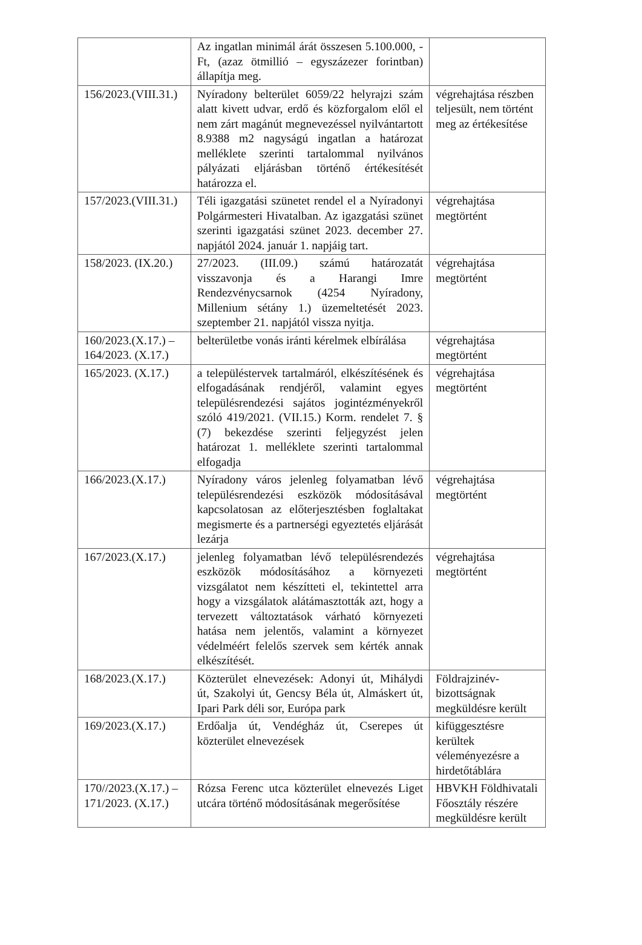| | Az ingatlan minimál árát összesen 5.100.000, -Ft, (azaz ötmillió – egyszázezer forintban) állapítja meg. | |
| 156/2023.(VIII.31.) | Nyíradony belterület 6059/22 helyrajzi szám alatt kivett udvar, erdő és közforgalom elől el nem zárt magánút megnevezéssel nyilvántartott 8.9388 m2 nagyságú ingatlan a határozat melléklete szerinti tartalommal nyilvános pályázati eljárásban történő értékesítését határozza el. | végrehajtása részben teljesült, nem történt meg az értékesítése |
| 157/2023.(VIII.31.) | Téli igazgatási szünetet rendel el a Nyíradonyi Polgármesteri Hivatalban. Az igazgatási szünet szerinti igazgatási szünet 2023. december 27. napjától 2024. január 1. napjáig tart. | végrehajtása megtörtént |
| 158/2023. (IX.20.) | 27/2023. (III.09.) számú határozatát visszavonja és a Harangi Imre Rendezvénycsarnok (4254 Nyíradony, Millenium sétány 1.) üzemeltetését 2023. szeptember 21. napjától vissza nyitja. | végrehajtása megtörtént |
| 160/2023.(X.17.) – 164/2023. (X.17.) | belterületbe vonás iránti kérelmek elbírálása | végrehajtása megtörtént |
| 165/2023. (X.17.) | a településtervek tartalmáról, elkészítésének és elfogadásának rendjéről, valamint egyes településrendezési sajátos jogintézményekről szóló 419/2021. (VII.15.) Korm. rendelet 7. § (7) bekezdése szerinti feljegyzést jelen határozat 1. melléklete szerinti tartalommal elfogadja | végrehajtása megtörtént |
| 166/2023.(X.17.) | Nyíradony város jelenleg folyamatban lévő településrendezési eszközök módosításával kapcsolatosan az előterjesztésben foglaltakat megismerte és a partnerségi egyeztetés eljárását lezárja | végrehajtása megtörtént |
| 167/2023.(X.17.) | jelenleg folyamatban lévő településrendezés eszközök módosításához a környezeti vizsgálatot nem készítteti el, tekintettel arra hogy a vizsgálatok alátámasztották azt, hogy a tervezett változtatások várható környezeti hatása nem jelentős, valamint a környezet védelméért felelős szervek sem kérték annak elkészítését. | végrehajtása megtörtént |
| 168/2023.(X.17.) | Közterület elnevezések: Adonyi út, Mihálydi út, Szakolyi út, Gencsy Béla út, Almáskert út, Ipari Park déli sor, Európa park | Földrajzinév-bizottságnak megküldésre került |
| 169/2023.(X.17.) | Erdőalja út, Vendégház út, Cserepes út közterület elnevezések | kifüggesztésre kerültek véleményezésre a hirdetőtáblára |
| 170//2023.(X.17.) – 171/2023. (X.17.) | Rózsa Ferenc utca közterület elnevezés Liget utcára történő módosításának megerősítése | HBVKH Földhivatali Főosztály részére megküldésre került |